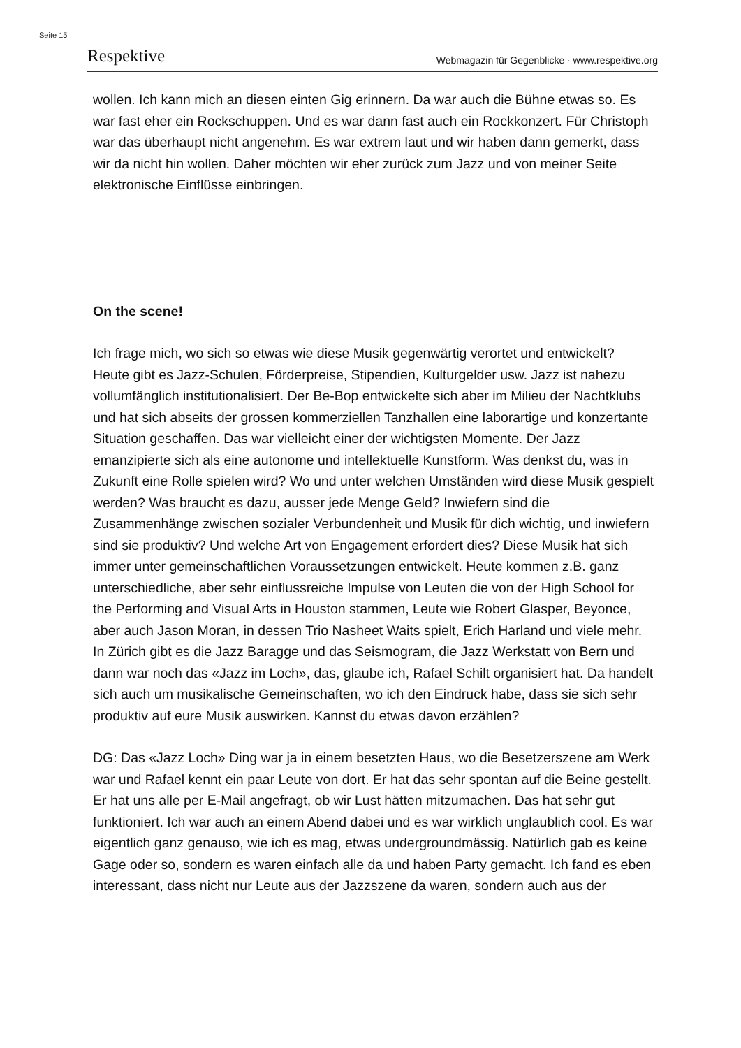Seite 15
Respektive Webmagazin für Gegenblicke · www.respektive.org
wollen. Ich kann mich an diesen einten Gig erinnern. Da war auch die Bühne etwas so. Es war fast eher ein Rockschuppen. Und es war dann fast auch ein Rockkonzert. Für Christoph war das überhaupt nicht angenehm. Es war extrem laut und wir haben dann gemerkt, dass wir da nicht hin wollen. Daher möchten wir eher zurück zum Jazz und von meiner Seite elektronische Einflüsse einbringen.
On the scene!
Ich frage mich, wo sich so etwas wie diese Musik gegenwärtig verortet und entwickelt? Heute gibt es Jazz-Schulen, Förderpreise, Stipendien, Kulturgelder usw. Jazz ist nahezu vollumfänglich institutionalisiert. Der Be-Bop entwickelte sich aber im Milieu der Nachtklubs und hat sich abseits der grossen kommerziellen Tanzhallen eine laborartige und konzertante Situation geschaffen. Das war vielleicht einer der wichtigsten Momente. Der Jazz emanzipierte sich als eine autonome und intellektuelle Kunstform. Was denkst du, was in Zukunft eine Rolle spielen wird? Wo und unter welchen Umständen wird diese Musik gespielt werden? Was braucht es dazu, ausser jede Menge Geld? Inwiefern sind die Zusammenhänge zwischen sozialer Verbundenheit und Musik für dich wichtig, und inwiefern sind sie produktiv? Und welche Art von Engagement erfordert dies? Diese Musik hat sich immer unter gemeinschaftlichen Voraussetzungen entwickelt. Heute kommen z.B. ganz unterschiedliche, aber sehr einflussreiche Impulse von Leuten die von der High School for the Performing and Visual Arts in Houston stammen, Leute wie Robert Glasper, Beyonce, aber auch Jason Moran, in dessen Trio Nasheet Waits spielt, Erich Harland und viele mehr. In Zürich gibt es die Jazz Baragge und das Seismogram, die Jazz Werkstatt von Bern und dann war noch das «Jazz im Loch», das, glaube ich, Rafael Schilt organisiert hat. Da handelt sich auch um musikalische Gemeinschaften, wo ich den Eindruck habe, dass sie sich sehr produktiv auf eure Musik auswirken. Kannst du etwas davon erzählen?
DG: Das «Jazz Loch» Ding war ja in einem besetzten Haus, wo die Besetzerszene am Werk war und Rafael kennt ein paar Leute von dort. Er hat das sehr spontan auf die Beine gestellt. Er hat uns alle per E-Mail angefragt, ob wir Lust hätten mitzumachen. Das hat sehr gut funktioniert. Ich war auch an einem Abend dabei und es war wirklich unglaublich cool. Es war eigentlich ganz genauso, wie ich es mag, etwas undergroundmässig. Natürlich gab es keine Gage oder so, sondern es waren einfach alle da und haben Party gemacht. Ich fand es eben interessant, dass nicht nur Leute aus der Jazzszene da waren, sondern auch aus der